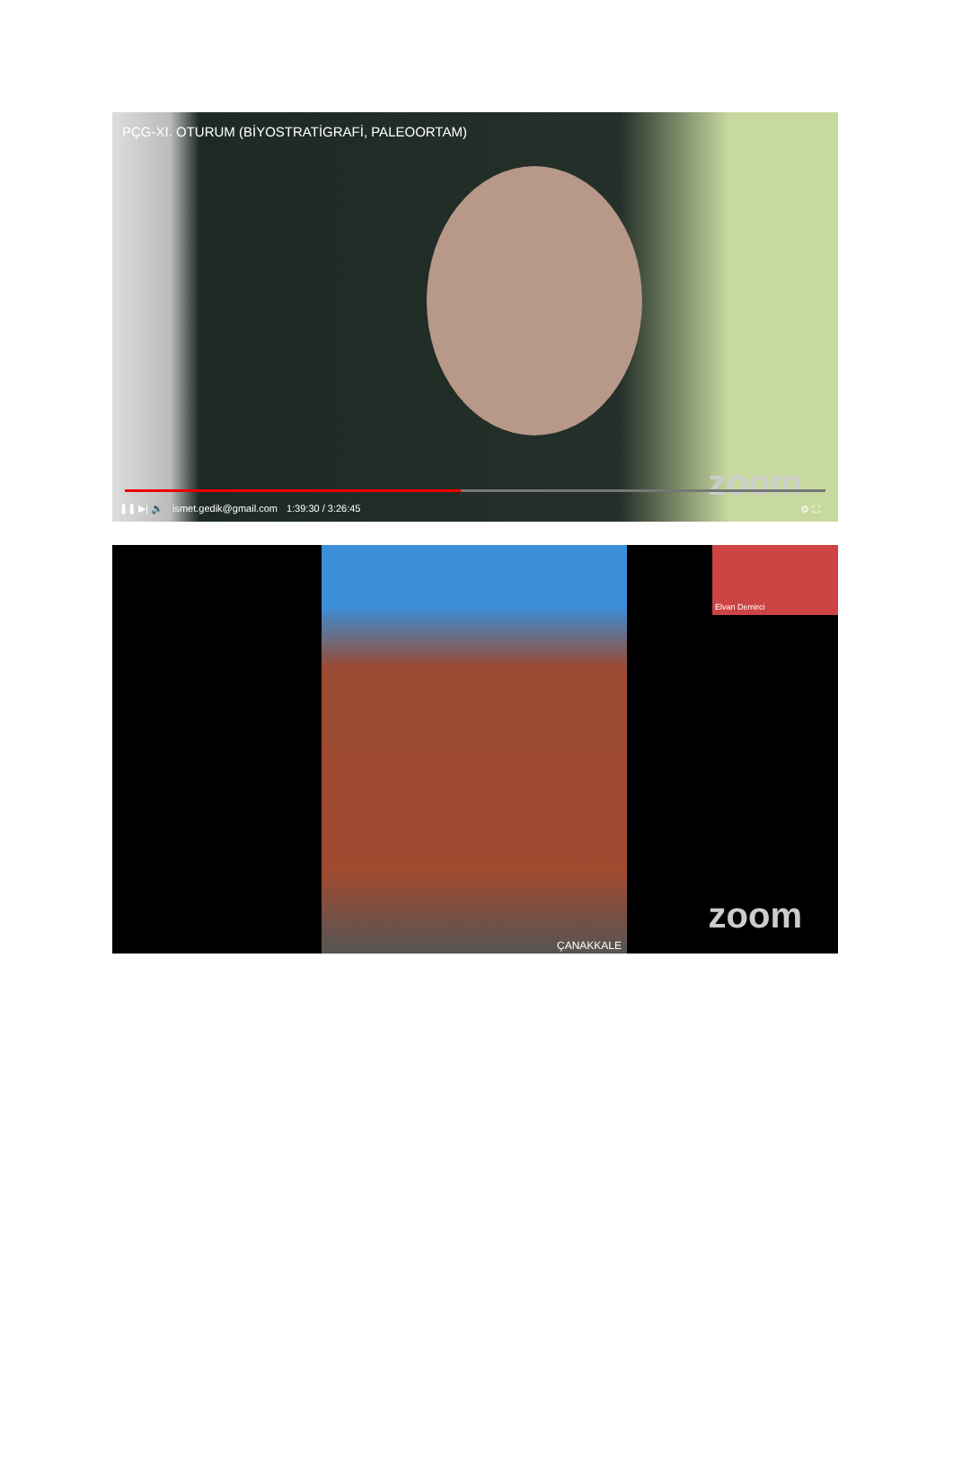PÇG-XI. OTURUM (BİYOSTRATİGRAFİ, PALEOORTAM)
zoom
❚❚ ▶| 🔊 ismet.gedik@gmail.com 1:39:30 / 3:26:45 ⚙ ⛶
ÇANAKKALE Elvan Demirci
zoom